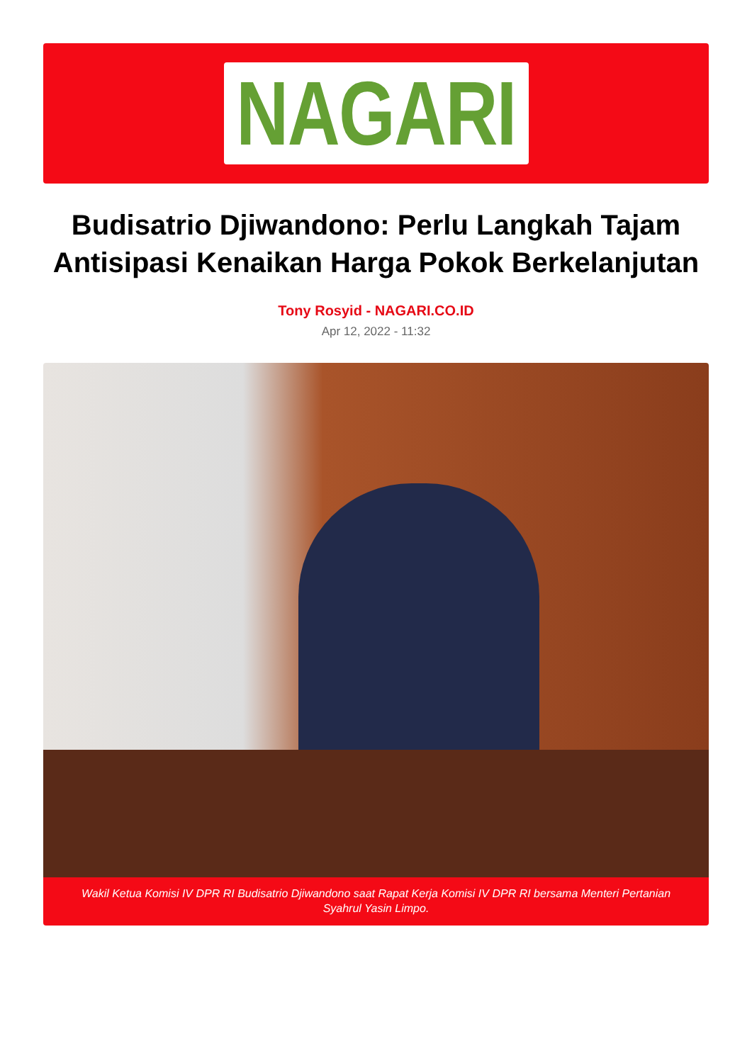NAGARI
Budisatrio Djiwandono: Perlu Langkah Tajam Antisipasi Kenaikan Harga Pokok Berkelanjutan
Tony Rosyid - NAGARI.CO.ID
Apr 12, 2022 - 11:32
Wakil Ketua Komisi IV DPR RI Budisatrio Djiwandono saat Rapat Kerja Komisi IV DPR RI bersama Menteri Pertanian Syahrul Yasin Limpo.